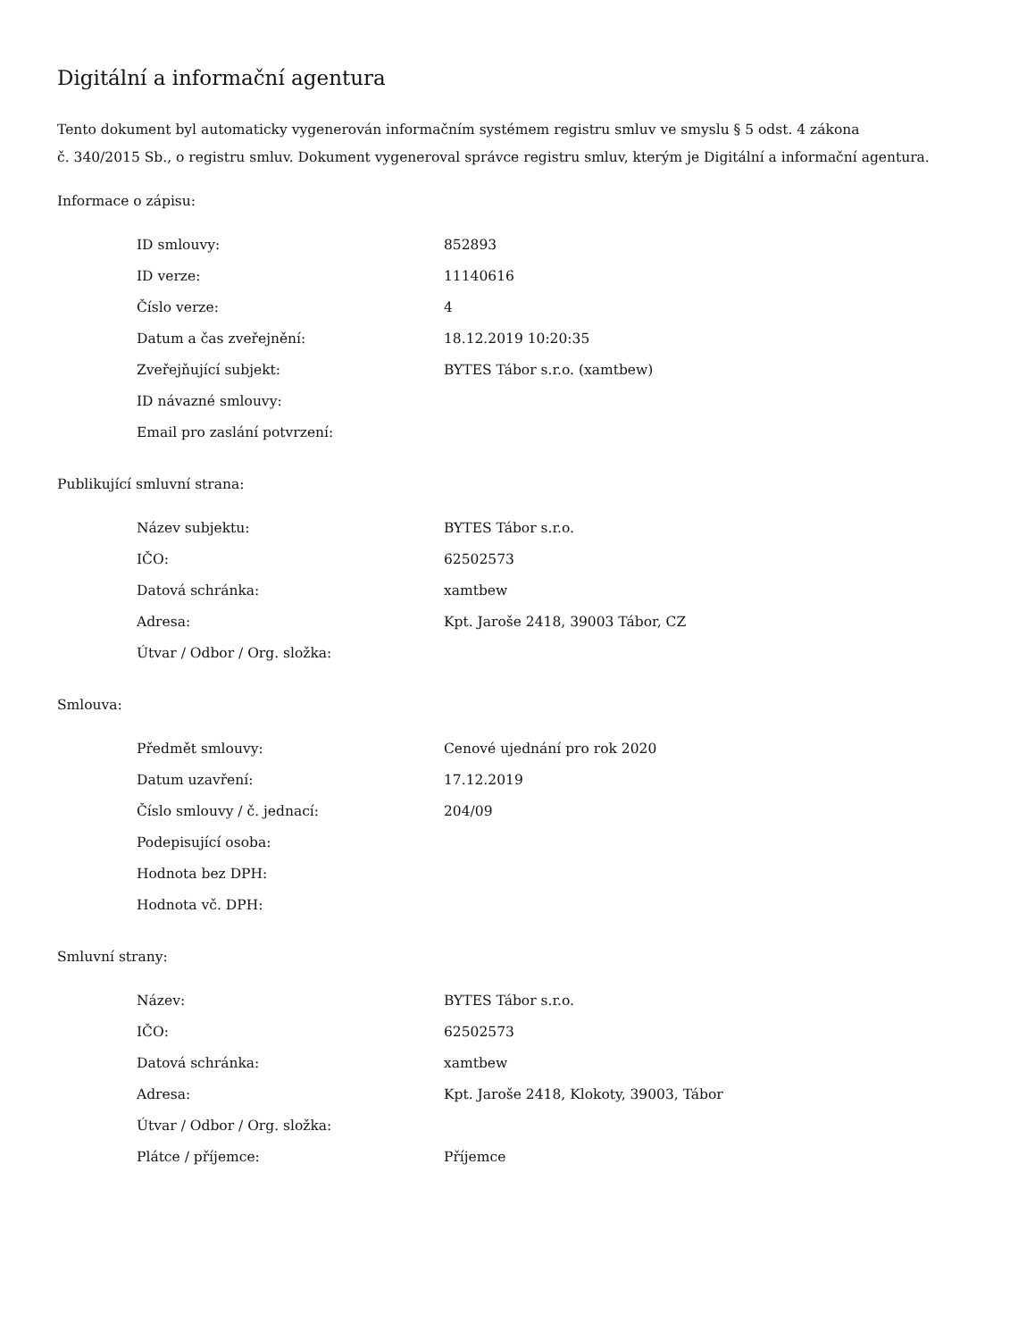Digitální a informační agentura
Tento dokument byl automaticky vygenerován informačním systémem registru smluv ve smyslu § 5 odst. 4 zákona
č. 340/2015 Sb., o registru smluv. Dokument vygeneroval správce registru smluv, kterým je Digitální a informační agentura.
Informace o zápisu:
| ID smlouvy: | 852893 |
| ID verze: | 11140616 |
| Číslo verze: | 4 |
| Datum a čas zveřejnění: | 18.12.2019 10:20:35 |
| Zveřejňující subjekt: | BYTES Tábor s.r.o. (xamtbew) |
| ID návazné smlouvy: | |
| Email pro zaslání potvrzení: | |
Publikující smluvní strana:
| Název subjektu: | BYTES Tábor s.r.o. |
| IČO: | 62502573 |
| Datová schránka: | xamtbew |
| Adresa: | Kpt. Jaroše 2418, 39003 Tábor, CZ |
| Útvar / Odbor / Org. složka: | |
Smlouva:
| Předmět smlouvy: | Cenové ujednání pro rok 2020 |
| Datum uzavření: | 17.12.2019 |
| Číslo smlouvy / č. jednací: | 204/09 |
| Podepisující osoba: | |
| Hodnota bez DPH: | |
| Hodnota vč. DPH: | |
Smluvní strany:
| Název: | BYTES Tábor s.r.o. |
| IČO: | 62502573 |
| Datová schránka: | xamtbew |
| Adresa: | Kpt. Jaroše 2418, Klokoty, 39003, Tábor |
| Útvar / Odbor / Org. složka: | |
| Plátce / příjemce: | Příjemce |